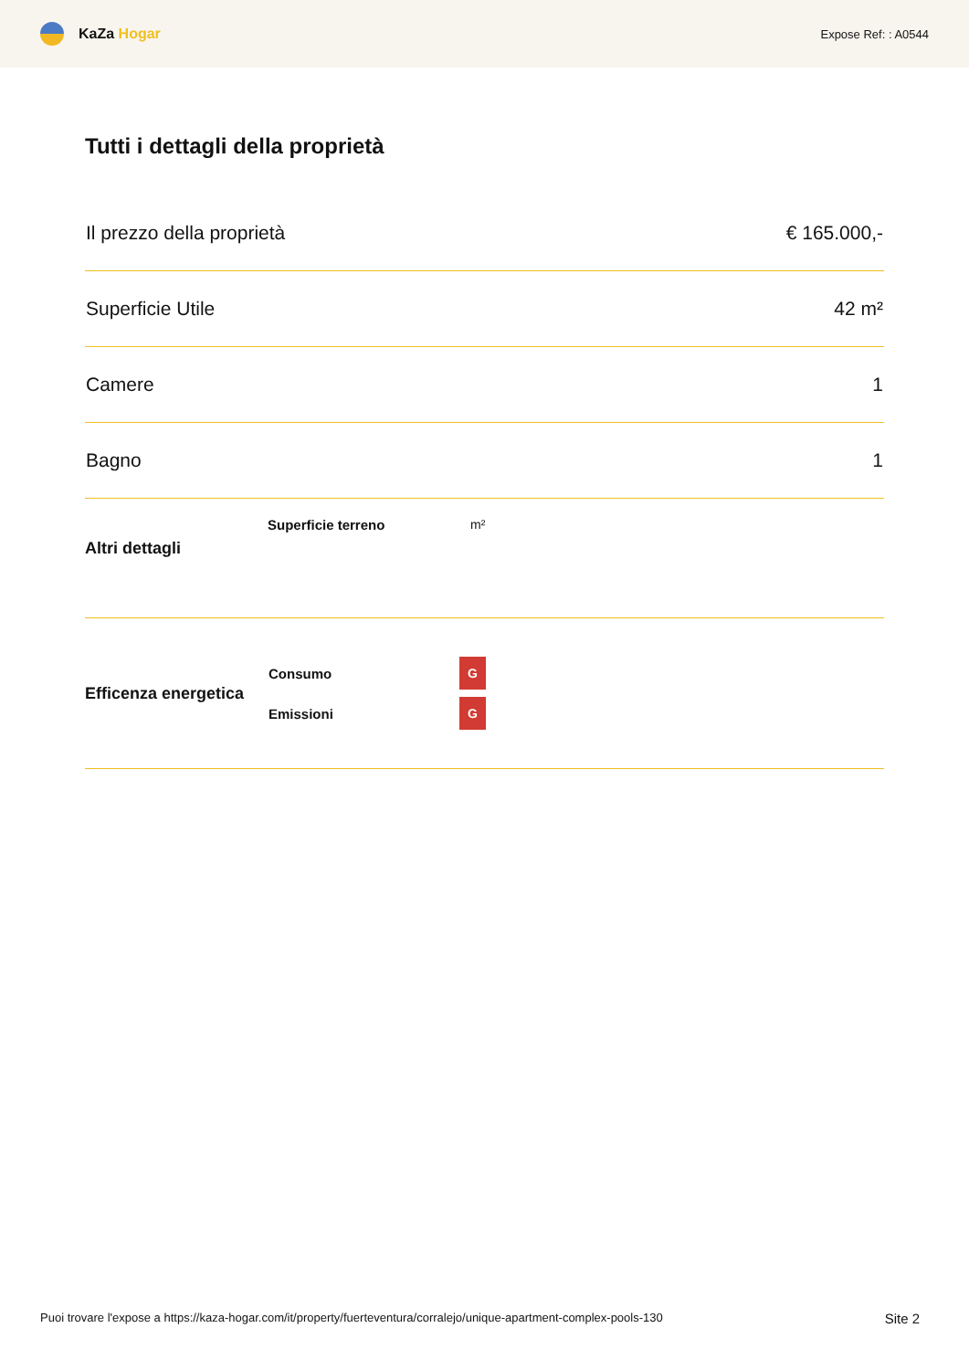KaZa Hogar
Expose Ref: : A0544
Tutti i dettagli della proprietà
| Il prezzo della proprietà | € 165.000,- |
| Superficie Utile | 42 m² |
| Camere | 1 |
| Bagno | 1 |
Altri dettagli
Superficie terreno m²
Efficenza energetica
| Consumo | G |
| Emissioni | G |
Puoi trovare l'expose a https://kaza-hogar.com/it/property/fuerteventura/corralejo/unique-apartment-complex-pools-130 Site 2